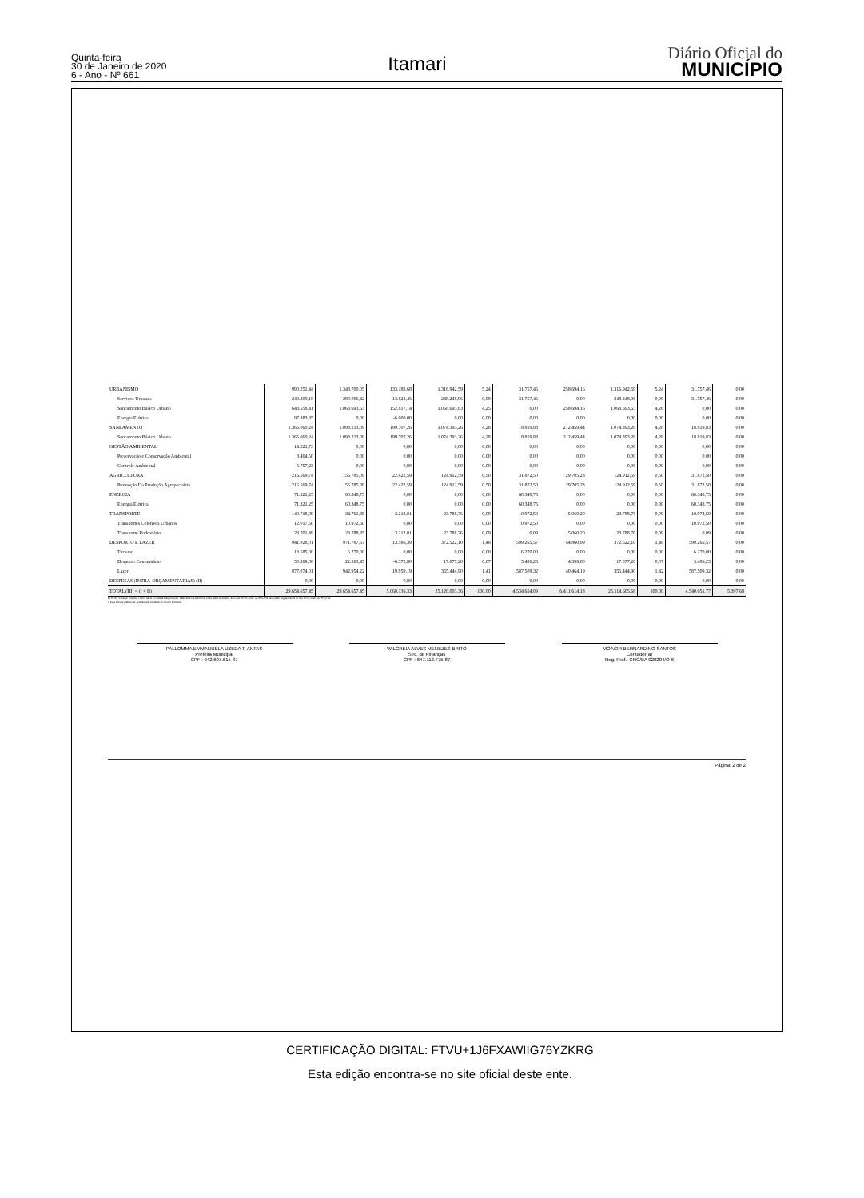Quinta-feira
30 de Janeiro de 2020
6 - Ano - Nº 661
Itamari
Diário Oficial do
MUNICÍPIO
| URBANISMO | 990.251,44 | 1.348.700,05 | 133.188,68 | 1.316.942,59 | 5,24 | 31.757,46 | 258.694,16 | 1.316.942,59 | 5,24 | 31.757,46 | 0,00 |
| Serviços Urbanos | 249.309,18 | 280.006,42 | -13.628,46 | 248.248,96 | 0,99 | 31.757,46 | 0,00 | 248.248,96 | 0,99 | 31.757,46 | 0,00 |
| Saneamento Básico Urbano | 643.558,41 | 1.068.693,63 | 152.817,14 | 1.068.693,63 | 4,25 | 0,00 | 258.694,16 | 1.068.693,63 | 4,26 | 0,00 | 0,00 |
| Energia Elétrica | 97.383,85 | 0,00 | -6.000,00 | 0,00 | 0,00 | 0,00 | 0,00 | 0,00 | 0,00 | 0,00 | 0,00 |
| SANEAMENTO | 1.365.060,24 | 1.093.213,09 | 199.707,26 | 1.074.393,26 | 4,28 | 18.819,83 | 212.459,44 | 1.074.393,26 | 4,28 | 18.819,83 | 0,00 |
| Saneamento Básico Urbano | 1.365.060,24 | 1.093.213,09 | 199.707,26 | 1.074.393,26 | 4,28 | 18.819,83 | 212.459,44 | 1.074.393,26 | 4,28 | 18.819,83 | 0,00 |
| GESTÃO AMBIENTAL | 14.221,73 | 0,00 | 0,00 | 0,00 | 0,00 | 0,00 | 0,00 | 0,00 | 0,00 | 0,00 | 0,00 |
| Preservação e Conservação Ambiental | 8.464,50 | 0,00 | 0,00 | 0,00 | 0,00 | 0,00 | 0,00 | 0,00 | 0,00 | 0,00 | 0,00 |
| Controle Ambiental | 5.757,23 | 0,00 | 0,00 | 0,00 | 0,00 | 0,00 | 0,00 | 0,00 | 0,00 | 0,00 | 0,00 |
| AGRICULTURA | 216.569,74 | 156.785,09 | 22.422,59 | 124.912,59 | 0,50 | 31.872,50 | 29.705,23 | 124.912,59 | 0,50 | 31.872,50 | 0,00 |
| Promoção Da Produção Agropecuária | 216.569,74 | 156.785,09 | 22.422,59 | 124.912,59 | 0,50 | 31.872,50 | 29.705,23 | 124.912,59 | 0,50 | 31.872,50 | 0,00 |
| ENERGIA | 71.321,25 | 60.348,75 | 0,00 | 0,00 | 0,00 | 60.348,75 | 0,00 | 0,00 | 0,00 | 60.348,75 | 0,00 |
| Energia Elétrica | 71.321,25 | 60.348,75 | 0,00 | 0,00 | 0,00 | 60.348,75 | 0,00 | 0,00 | 0,00 | 60.348,75 | 0,00 |
| TRANSPORTE | 140.718,99 | 34.761,35 | 3.212,01 | 23.788,76 | 0,09 | 10.972,59 | 5.060,20 | 23.788,76 | 0,09 | 10.972,59 | 0,00 |
| Transportes Coletivos Urbanos | 12.017,50 | 10.972,50 | 0,00 | 0,00 | 0,00 | 10.972,50 | 0,00 | 0,00 | 0,00 | 10.972,50 | 0,00 |
| Transporte Rodoviário | 128.701,49 | 23.788,85 | 3.212,01 | 23.788,76 | 0,09 | 0,09 | 5.060,20 | 23.788,76 | 0,09 | 0,09 | 0,00 |
| DESPORTO E LAZER | 941.028,01 | 971.787,67 | 13.586,39 | 372.522,10 | 1,48 | 599.265,57 | 44.860,99 | 372.522,10 | 1,48 | 599.265,57 | 0,00 |
| Turismo | 13.585,00 | 6.270,00 | 0,00 | 0,00 | 0,00 | 6.270,00 | 0,00 | 0,00 | 0,00 | 6.270,00 | 0,00 |
| Desporto Comunitário | 50.369,00 | 22.563,45 | -6.372,80 | 17.077,20 | 0,07 | 5.486,25 | 4.396,80 | 17.077,20 | 0,07 | 5.486,25 | 0,00 |
| Lazer | 877.074,01 | 942.954,22 | 19.959,19 | 355.444,90 | 1,41 | 587.509,32 | 40.464,19 | 355.444,90 | 1,42 | 587.509,32 | 0,00 |
| DESPESAS (INTRA-ORÇAMENTÁRIAS) (II) | 0,00 | 0,00 | 0,00 | 0,00 | 0,00 | 0,00 | 0,00 | 0,00 | 0,00 | 0,00 | 0,00 |
| TOTAL (III) = (I + II) | 29.654.657,45 | 29.654.657,45 | 5.068.136,33 | 25.120.003,36 | 100,00 | 4.534.654,09 | 6.411.614,18 | 25.114.605,68 | 100,00 | 4.540.051,77 | 5.397,68 |
FONTE: Sistema: Sistema CONTÁBIL, Unidade Responsável: PREFEITURA MUNICIPAL DE ITAMARI, Emissão:30/01/2020, às 09:02:34, Assinado Digitalmente no dia 30/01/2020, às 09:02:34.
1 Essa coluna poderá ser apresentada somente no último bimestre
PALLOMMA EMMANUELA UZEDA T. ANTAS
Prefeita Municipal
CPF : 942.607.615-87
WILCREIA ALVES MENEZES BRITO
Sec. de Finanças
CPF : 647.112.775-87
MOACIR BERNARDINO SANTOS
Contador(a)
Reg. Prof.: CRC/BA 020204/O-6
Página: 2 de 2
CERTIFICAÇÃO DIGITAL: FTVU+1J6FXAWIIG76YZKRG
Esta edição encontra-se no site oficial deste ente.